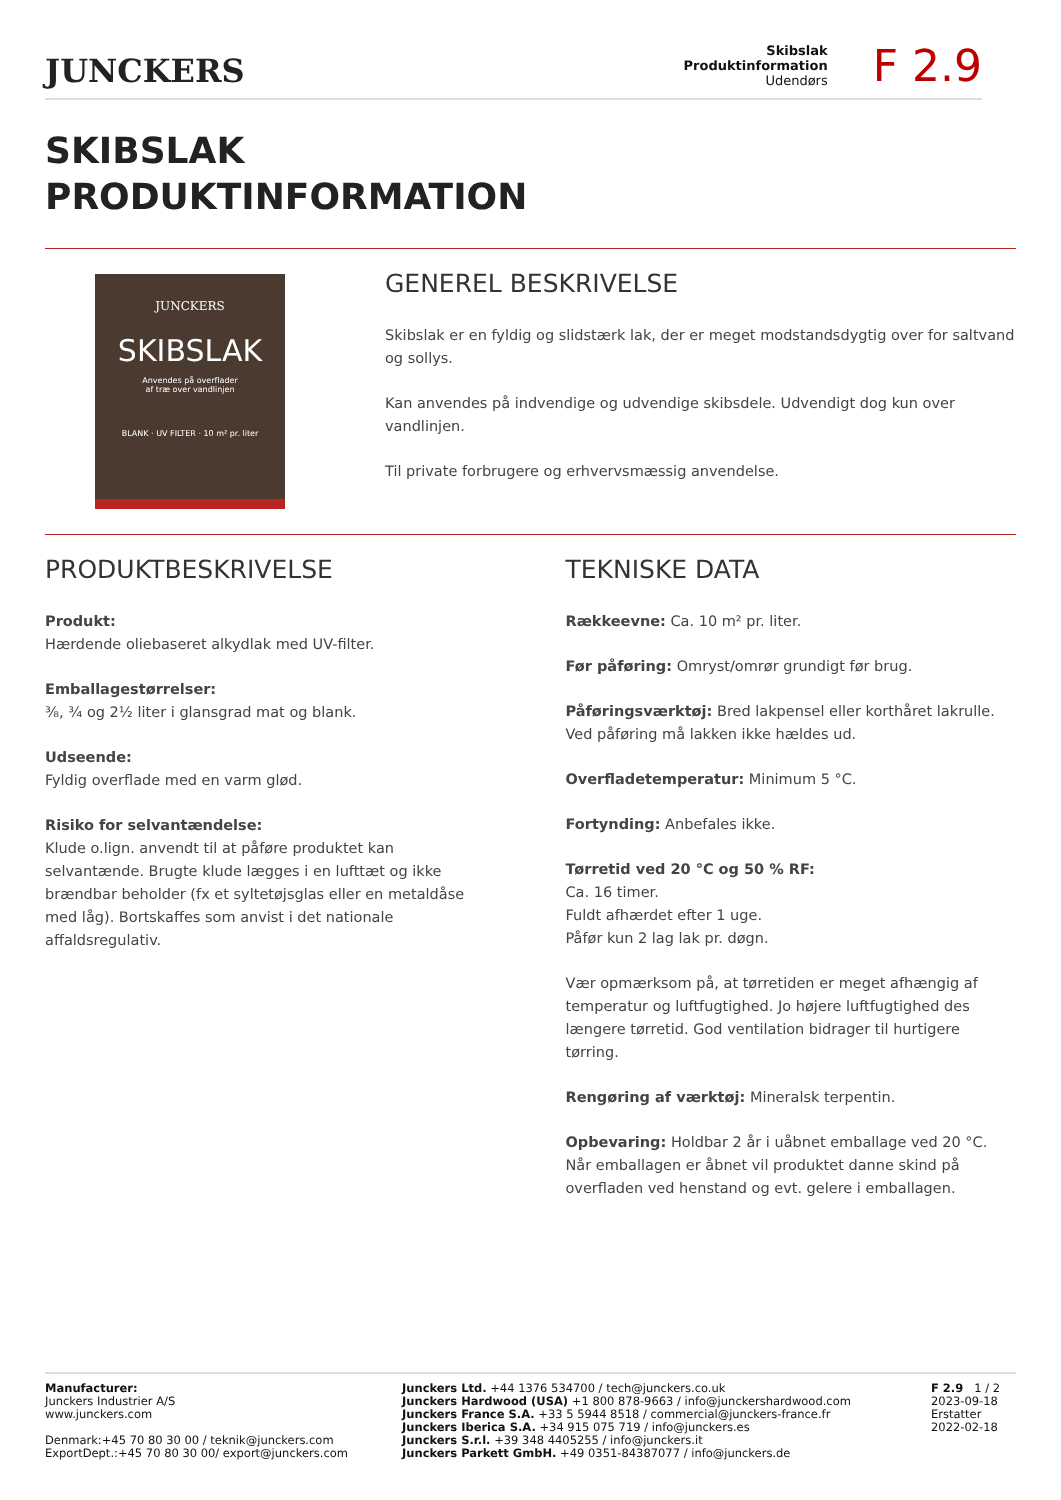JUNCKERS
Skibslak
Produktinformation
Udendørs
F 2.9
SKIBSLAK
PRODUKTINFORMATION
JUNCKERS
SKIBSLAK
Anvendes på overflader
af træ over vandlinjen
BLANK · UV FILTER · 10 m² pr. liter
GENEREL BESKRIVELSE
Skibslak er en fyldig og slidstærk lak, der er meget modstandsdygtig over for saltvand og sollys.
Kan anvendes på indvendige og udvendige skibsdele. Udvendigt dog kun over vandlinjen.
Til private forbrugere og erhvervsmæssig anvendelse.
PRODUKTBESKRIVELSE
Produkt:
Hærdende oliebaseret alkydlak med UV-filter.
Emballagestørrelser:
⅜, ¾ og 2½ liter i glansgrad mat og blank.
Udseende:
Fyldig overflade med en varm glød.
Risiko for selvantændelse:
Klude o.lign. anvendt til at påføre produktet kan selvantænde. Brugte klude lægges i en lufttæt og ikke brændbar beholder (fx et syltetøjsglas eller en metaldåse med låg). Bortskaffes som anvist i det nationale affaldsregulativ.
TEKNISKE DATA
Rækkeevne: Ca. 10 m² pr. liter.
Før påføring: Omryst/omrør grundigt før brug.
Påføringsværktøj: Bred lakpensel eller korthåret lakrulle. Ved påføring må lakken ikke hældes ud.
Overfladetemperatur: Minimum 5 °C.
Fortynding: Anbefales ikke.
Tørretid ved 20 °C og 50 % RF:
Ca. 16 timer.
Fuldt afhærdet efter 1 uge.
Påfør kun 2 lag lak pr. døgn.
Vær opmærksom på, at tørretiden er meget afhængig af temperatur og luftfugtighed. Jo højere luftfugtighed des længere tørretid. God ventilation bidrager til hurtigere tørring.
Rengøring af værktøj: Mineralsk terpentin.
Opbevaring: Holdbar 2 år i uåbnet emballage ved 20 °C. Når emballagen er åbnet vil produktet danne skind på overfladen ved henstand og evt. gelere i emballagen.
Manufacturer:
Junckers Industrier A/S
www.junckers.com
Denmark:+45 70 80 30 00 / teknik@junckers.com
ExportDept.:+45 70 80 30 00/ export@junckers.com
Junckers Ltd. +44 1376 534700 / tech@junckers.co.uk
Junckers Hardwood (USA) +1 800 878-9663 / info@junckershardwood.com
Junckers France S.A. +33 5 5944 8518 / commercial@junckers-france.fr
Junckers Iberica S.A. +34 915 075 719 / info@junckers.es
Junckers S.r.l. +39 348 4405255 / info@junckers.it
Junckers Parkett GmbH. +49 0351-84387077 / info@junckers.de
F 2.9 1 / 2
2023-09-18
Erstatter
2022-02-18